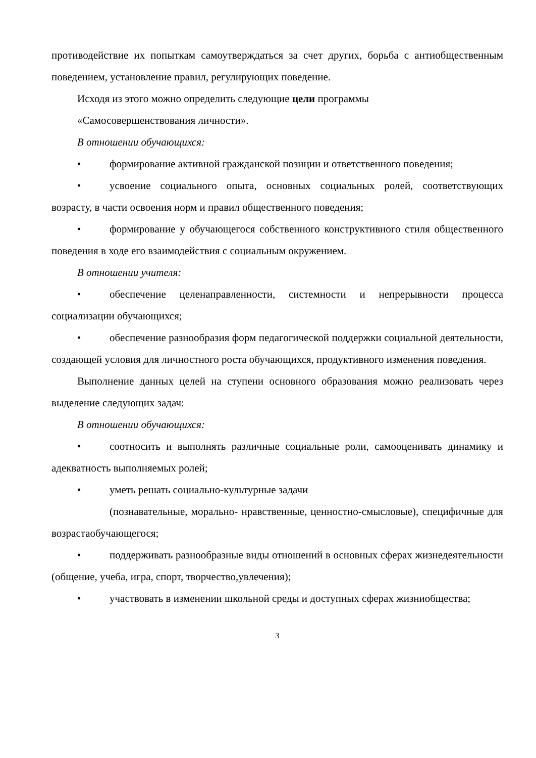противодействие их попыткам самоутверждаться за счет других, борьба с антиобщественным поведением, установление правил, регулирующих поведение.
Исходя из этого можно определить следующие цели программы
«Самосовершенствования личности».
В отношении обучающихся:
• формирование активной гражданской позиции и ответственного поведения;
• усвоение социального опыта, основных социальных ролей, соответствующих возрасту, в части освоения норм и правил общественного поведения;
• формирование у обучающегося собственного конструктивного стиля общественного поведения в ходе его взаимодействия с социальным окружением.
В отношении учителя:
• обеспечение целенаправленности, системности и непрерывности процесса социализации обучающихся;
• обеспечение разнообразия форм педагогической поддержки социальной деятельности, создающей условия для личностного роста обучающихся, продуктивного изменения поведения.
Выполнение данных целей на ступени основного образования можно реализовать через выделение следующих задач:
В отношении обучающихся:
• соотносить и выполнять различные социальные роли, самооценивать динамику и адекватность выполняемых ролей;
• уметь решать социально-культурные задачи
(познавательные, морально- нравственные, ценностно-смысловые), специфичные для возрастаобучающегося;
• поддерживать разнообразные виды отношений в основных сферах жизнедеятельности (общение, учеба, игра, спорт, творчество,увлечения);
• участвовать в изменении школьной среды и доступных сферах жизниобщества;
3